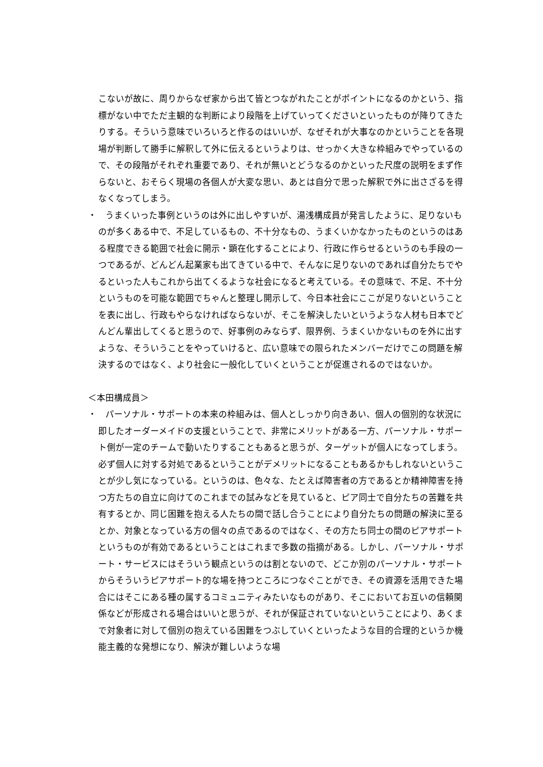こないが故に、周りからなぜ家から出て皆とつながれたことがポイントになるのかという、指標がない中でただ主観的な判断により段階を上げていってくださいといったものが降りてきたりする。そういう意味でいろいろと作るのはいいが、なぜそれが大事なのかということを各現場が判断して勝手に解釈して外に伝えるというよりは、せっかく大きな枠組みでやっているので、その段階がそれぞれ重要であり、それが無いとどうなるのかといった尺度の説明をまず作らないと、おそらく現場の各個人が大変な思い、あとは自分で思った解釈で外に出さざるを得なくなってしまう。
・　うまくいった事例というのは外に出しやすいが、湯浅構成員が発言したように、足りないものが多くある中で、不足しているもの、不十分なもの、うまくいかなかったものというのはある程度できる範囲で社会に開示・顕在化することにより、行政に作らせるというのも手段の一つであるが、どんどん起業家も出てきている中で、そんなに足りないのであれば自分たちでやるといった人もこれから出てくるような社会になると考えている。その意味で、不足、不十分というものを可能な範囲でちゃんと整理し開示して、今日本社会にここが足りないということを表に出し、行政もやらなければならないが、そこを解決したいというような人材も日本でどんどん輩出してくると思うので、好事例のみならず、限界例、うまくいかないものを外に出すような、そういうことをやっていけると、広い意味での限られたメンバーだけでこの問題を解決するのではなく、より社会に一般化していくということが促進されるのではないか。
＜本田構成員＞
・　パーソナル・サポートの本来の枠組みは、個人としっかり向きあい、個人の個別的な状況に即したオーダーメイドの支援ということで、非常にメリットがある一方、パーソナル・サポート側が一定のチームで動いたりすることもあると思うが、ターゲットが個人になってしまう。必ず個人に対する対処であるということがデメリットになることもあるかもしれないということが少し気になっている。というのは、色々な、たとえば障害者の方であるとか精神障害を持つ方たちの自立に向けてのこれまでの試みなどを見ていると、ピア同士で自分たちの苦難を共有するとか、同じ困難を抱える人たちの間で話し合うことにより自分たちの問題の解決に至るとか、対象となっている方の個々の点であるのではなく、その方たち同士の間のピアサポートというものが有効であるということはこれまで多数の指摘がある。しかし、パーソナル・サポート・サービスにはそういう観点というのは割とないので、どこか別のパーソナル・サポートからそういうピアサポート的な場を持つところにつなぐことができ、その資源を活用できた場合にはそこにある種の属するコミュニティみたいなものがあり、そこにおいてお互いの信頼関係などが形成される場合はいいと思うが、それが保証されていないということにより、あくまで対象者に対して個別の抱えている困難をつぶしていくといったような目的合理的というか機能主義的な発想になり、解決が難しいような場